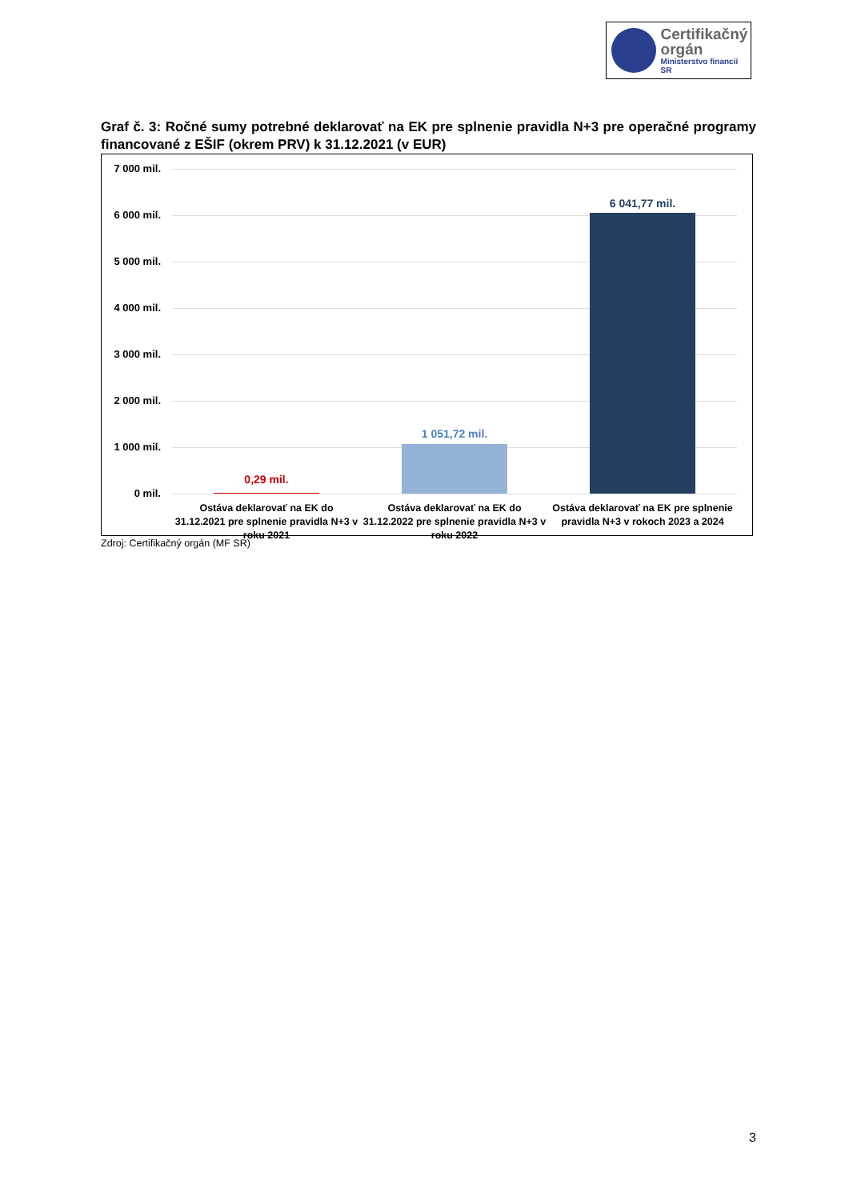Certifikačný
orgán
Ministerstvo financií SR
Graf č. 3: Ročné sumy potrebné deklarovať na EK pre splnenie pravidla N+3 pre operačné programy financované z EŠIF (okrem PRV) k 31.12.2021 (v EUR)
7 000 mil.
6 000 mil.
5 000 mil.
4 000 mil.
3 000 mil.
2 000 mil.
1 000 mil.
0 mil.
0,29 mil.
1 051,72 mil.
6 041,77 mil.
Ostáva deklarovať na EK do 31.12.2021 pre splnenie pravidla N+3 v roku 2021
Ostáva deklarovať na EK do 31.12.2022 pre splnenie pravidla N+3 v roku 2022
Ostáva deklarovať na EK pre splnenie pravidla N+3 v rokoch 2023 a 2024
Zdroj: Certifikačný orgán (MF SR)
3